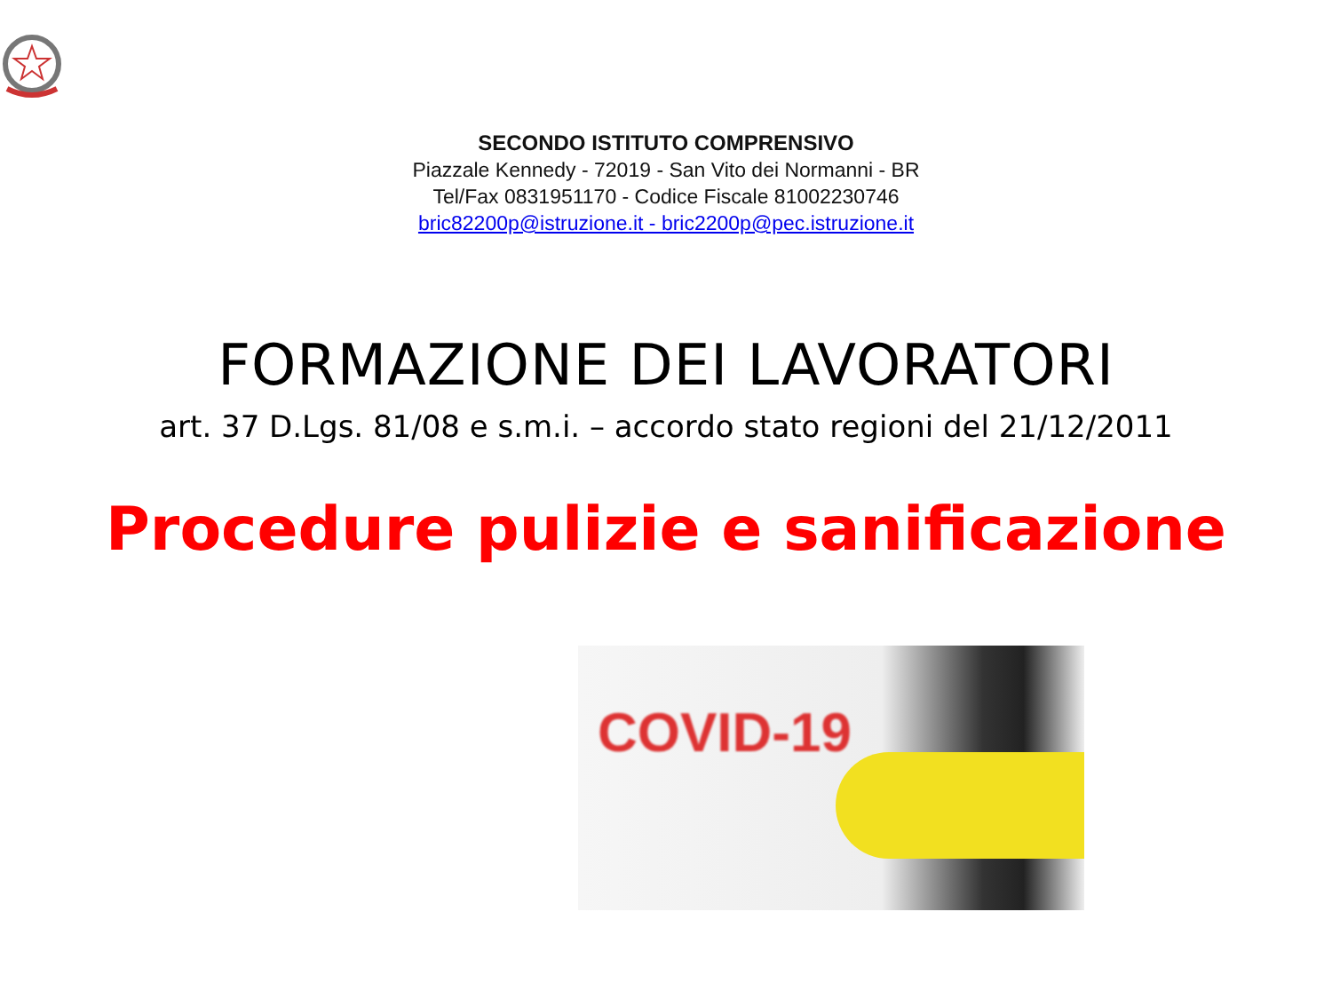SECONDO ISTITUTO COMPRENSIVO
Piazzale Kennedy - 72019 - San Vito dei Normanni - BR
Tel/Fax 0831951170 - Codice Fiscale 81002230746
bric82200p@istruzione.it - bric2200p@pec.istruzione.it
FORMAZIONE DEI LAVORATORI
art. 37 D.Lgs. 81/08 e s.m.i. – accordo stato regioni del 21/12/2011
Procedure pulizie e sanificazione
COVID-19